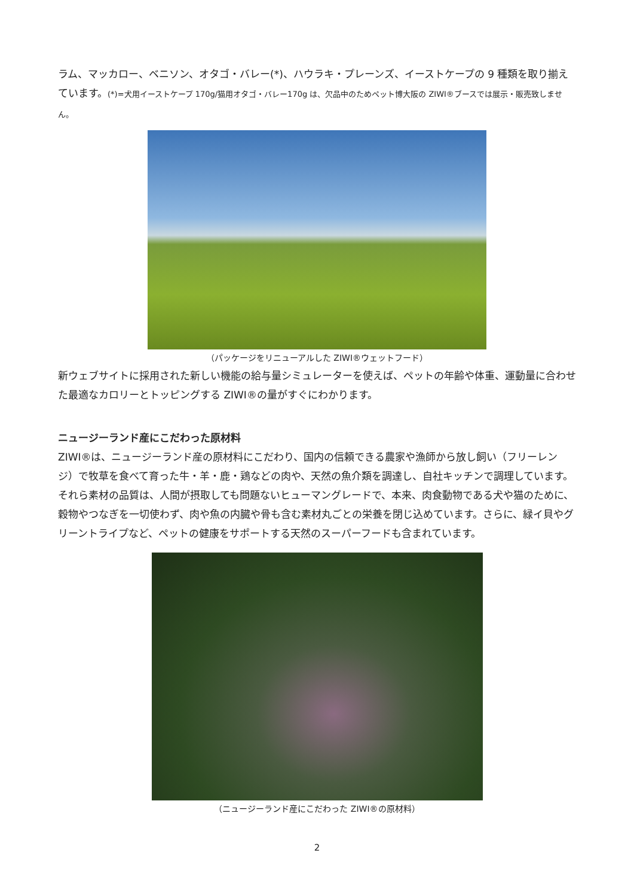ラム、マッカロー、ベニソン、オタゴ・バレー(*)、ハウラキ・プレーンズ、イーストケープの 9 種類を取り揃えています。(*)=犬用イーストケープ 170g/猫用オタゴ・バレー170g は、欠品中のためペット博大阪の ZIWI®ブースでは展示・販売致しません。
（パッケージをリニューアルした ZIWI®ウェットフード）
新ウェブサイトに採用された新しい機能の給与量シミュレーターを使えば、ペットの年齢や体重、運動量に合わせた最適なカロリーとトッピングする ZIWI®の量がすぐにわかります。
ニュージーランド産にこだわった原材料
ZIWI®は、ニュージーランド産の原材料にこだわり、国内の信頼できる農家や漁師から放し飼い（フリーレンジ）で牧草を食べて育った牛・羊・鹿・鶏などの肉や、天然の魚介類を調達し、自社キッチンで調理しています。それら素材の品質は、人間が摂取しても問題ないヒューマングレードで、本来、肉食動物である犬や猫のために、穀物やつなぎを一切使わず、肉や魚の内臓や骨も含む素材丸ごとの栄養を閉じ込めています。さらに、緑イ貝やグリーントライプなど、ペットの健康をサポートする天然のスーパーフードも含まれています。
（ニュージーランド産にこだわった ZIWI®の原材料）
2